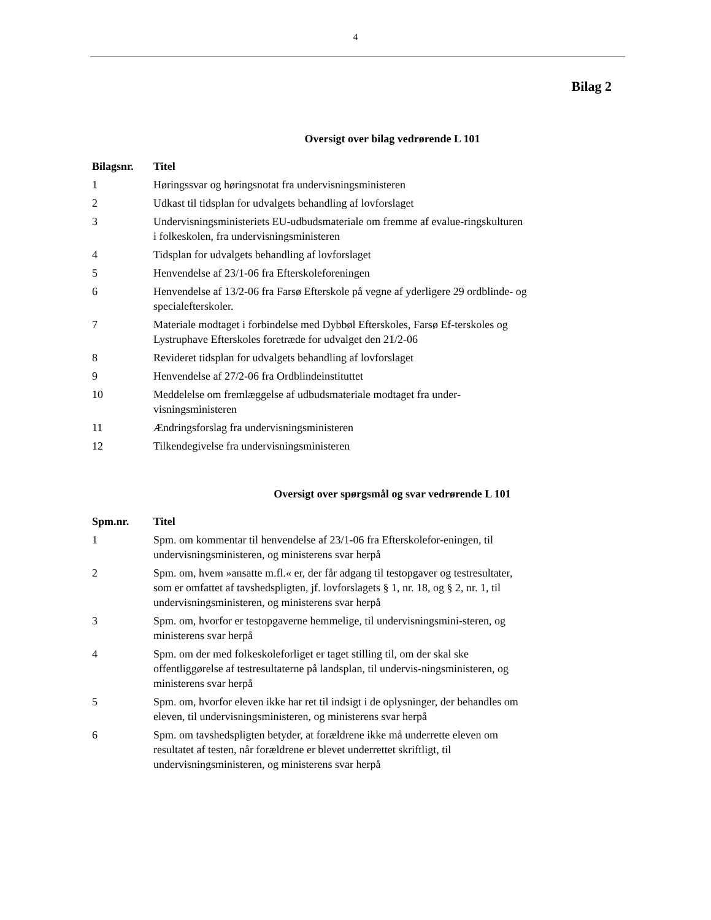4
Bilag 2
Oversigt over bilag vedrørende L 101
| Bilagsnr. | Titel |
| --- | --- |
| 1 | Høringssvar og høringsnotat fra undervisningsministeren |
| 2 | Udkast til tidsplan for udvalgets behandling af lovforslaget |
| 3 | Undervisningsministeriets EU-udbudsmateriale om fremme af evalue-ringskulturen i folkeskolen, fra undervisningsministeren |
| 4 | Tidsplan for udvalgets behandling af lovforslaget |
| 5 | Henvendelse af 23/1-06 fra Efterskoleforeningen |
| 6 | Henvendelse af 13/2-06 fra Farsø Efterskole på vegne af yderligere 29 ordblinde- og specialefterskoler. |
| 7 | Materiale modtaget i forbindelse med Dybbøl Efterskoles, Farsø Ef-terskoles og Lystruphave Efterskoles foretræde for udvalget den 21/2-06 |
| 8 | Revideret tidsplan for udvalgets behandling af lovforslaget |
| 9 | Henvendelse af 27/2-06 fra Ordblindeinstituttet |
| 10 | Meddelelse om fremlæggelse af udbudsmateriale modtaget fra under-visningsministeren |
| 11 | Ændringsforslag fra undervisningsministeren |
| 12 | Tilkendegivelse fra undervisningsministeren |
Oversigt over spørgsmål og svar vedrørende L 101
| Spm.nr. | Titel |
| --- | --- |
| 1 | Spm. om kommentar til henvendelse af 23/1-06 fra Efterskolefor-eningen, til undervisningsministeren, og ministerens svar herpå |
| 2 | Spm. om, hvem »ansatte m.fl.« er, der får adgang til testopgaver og testresultater, som er omfattet af tavshedspligten, jf. lovforslagets § 1, nr. 18, og § 2, nr. 1, til undervisningsministeren, og ministerens svar herpå |
| 3 | Spm. om, hvorfor er testopgaverne hemmelige, til undervisningsmini-steren, og ministerens svar herpå |
| 4 | Spm. om der med folkeskoleforliget er taget stilling til, om der skal ske offentliggørelse af testresultaterne på landsplan, til undervis-ningsministeren, og ministerens svar herpå |
| 5 | Spm. om, hvorfor eleven ikke har ret til indsigt i de oplysninger, der behandles om eleven, til undervisningsministeren, og ministerens svar herpå |
| 6 | Spm. om tavshedspligten betyder, at forældrene ikke må underrette eleven om resultatet af testen, når forældrene er blevet underrettet skriftligt, til undervisningsministeren, og ministerens svar herpå |